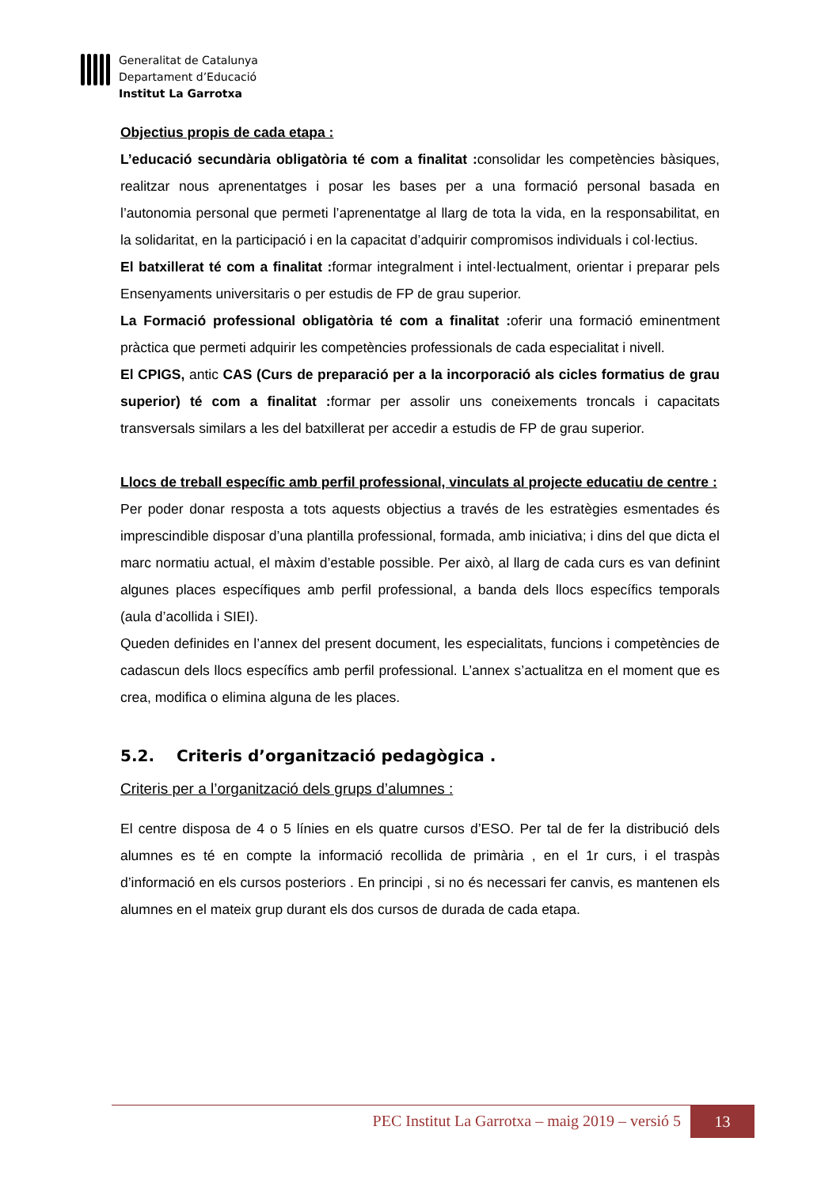Generalitat de Catalunya
Departament d’Educació
Institut La Garrotxa
Objectius propis de cada etapa :
L’educació secundària obligatòria té com a finalitat : consolidar les competències bàsiques, realitzar nous aprenentatges i posar les bases per a una formació personal basada en l’autonomia personal que permeti l’aprenentatge al llarg de tota la vida, en la responsabilitat, en la solidaritat, en la participació i en la capacitat d’adquirir compromisos individuals i col·lectius.
El batxillerat té com a finalitat : formar integralment i intel·lectualment, orientar i preparar pels Ensenyaments universitaris o per estudis de FP de grau superior.
La Formació professional obligatòria té com a finalitat : oferir una formació eminentment pràctica que permeti adquirir les competències professionals de cada especialitat i nivell.
El CPIGS, antic CAS (Curs de preparació per a la incorporació als cicles formatius de grau superior) té com a finalitat : formar per assolir uns coneixements troncals i capacitats transversals similars a les del batxillerat per accedir a estudis de FP de grau superior.
Llocs de treball específic amb perfil professional, vinculats al projecte educatiu de centre :
Per poder donar resposta a tots aquests objectius a través de les estratègies esmentades és imprescindible disposar d’una plantilla professional, formada, amb iniciativa; i dins del que dicta el marc normatiu actual, el màxim d’estable possible. Per això, al llarg de cada curs es van definint algunes places específiques amb perfil professional, a banda dels llocs específics temporals (aula d’acollida i SIEI).
Queden definides en l’annex del present document, les especialitats, funcions i competències de cadascun dels llocs específics amb perfil professional. L’annex s’actualitza en el moment que es crea, modifica o elimina alguna de les places.
5.2. Criteris d’organització pedagògica .
Criteris per a l’organització dels grups d’alumnes :
El centre disposa de 4 o 5 línies en els quatre cursos d’ESO. Per tal de fer la distribució dels alumnes es té en compte la informació recollida de primària , en el 1r curs, i el traspàs d’informació en els cursos posteriors . En principi , si no és necessari fer canvis, es mantenen els alumnes en el mateix grup durant els dos cursos de durada de cada etapa.
PEC Institut La Garrotxa – maig 2019 – versió 5
13